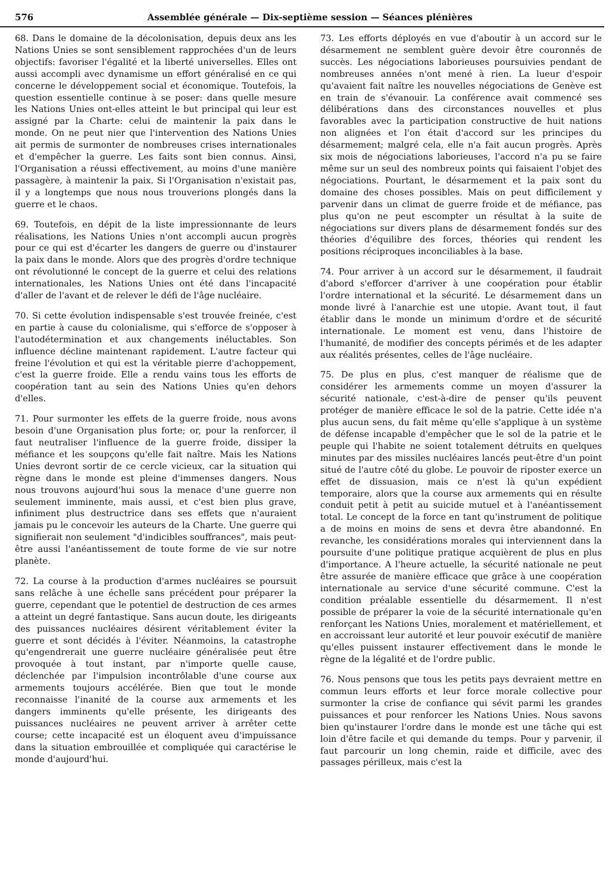576 Assemblée générale — Dix-septième session — Séances plénières
68. Dans le domaine de la décolonisation, depuis deux ans les Nations Unies se sont sensiblement rapprochées d'un de leurs objectifs: favoriser l'égalité et la liberté universelles. Elles ont aussi accompli avec dynamisme un effort généralisé en ce qui concerne le développement social et économique. Toutefois, la question essentielle continue à se poser: dans quelle mesure les Nations Unies ont-elles atteint le but principal qui leur est assigné par la Charte: celui de maintenir la paix dans le monde. On ne peut nier que l'intervention des Nations Unies ait permis de surmonter de nombreuses crises internationales et d'empêcher la guerre. Les faits sont bien connus. Ainsi, l'Organisation a réussi effectivement, au moins d'une manière passagère, à maintenir la paix. Si l'Organisation n'existait pas, il y a longtemps que nous nous trouverions plongés dans la guerre et le chaos.
69. Toutefois, en dépit de la liste impressionnante de leurs réalisations, les Nations Unies n'ont accompli aucun progrès pour ce qui est d'écarter les dangers de guerre ou d'instaurer la paix dans le monde. Alors que des progrès d'ordre technique ont révolutionné le concept de la guerre et celui des relations internationales, les Nations Unies ont été dans l'incapacité d'aller de l'avant et de relever le défi de l'âge nucléaire.
70. Si cette évolution indispensable s'est trouvée freinée, c'est en partie à cause du colonialisme, qui s'efforce de s'opposer à l'autodétermination et aux changements inéluctables. Son influence décline maintenant rapidement. L'autre facteur qui freine l'évolution et qui est la véritable pierre d'achoppement, c'est la guerre froide. Elle a rendu vains tous les efforts de coopération tant au sein des Nations Unies qu'en dehors d'elles.
71. Pour surmonter les effets de la guerre froide, nous avons besoin d'une Organisation plus forte; or, pour la renforcer, il faut neutraliser l'influence de la guerre froide, dissiper la méfiance et les soupçons qu'elle fait naître. Mais les Nations Unies devront sortir de ce cercle vicieux, car la situation qui règne dans le monde est pleine d'immenses dangers. Nous nous trouvons aujourd'hui sous la menace d'une guerre non seulement imminente, mais aussi, et c'est bien plus grave, infiniment plus destructrice dans ses effets que n'auraient jamais pu le concevoir les auteurs de la Charte. Une guerre qui signifierait non seulement "d'indicibles souffrances", mais peut-être aussi l'anéantissement de toute forme de vie sur notre planète.
72. La course à la production d'armes nucléaires se poursuit sans relâche à une échelle sans précédent pour préparer la guerre, cependant que le potentiel de destruction de ces armes a atteint un degré fantastique. Sans aucun doute, les dirigeants des puissances nucléaires désirent véritablement éviter la guerre et sont décidés à l'éviter. Néanmoins, la catastrophe qu'engendrerait une guerre nucléaire généralisée peut être provoquée à tout instant, par n'importe quelle cause, déclenchée par l'impulsion incontrôlable d'une course aux armements toujours accélérée. Bien que tout le monde reconnaisse l'inanité de la course aux armements et les dangers imminents qu'elle présente, les dirigeants des puissances nucléaires ne peuvent arriver à arrêter cette course; cette incapacité est un éloquent aveu d'impuissance dans la situation embrouillée et compliquée qui caractérise le monde d'aujourd'hui.
73. Les efforts déployés en vue d'aboutir à un accord sur le désarmement ne semblent guère devoir être couronnés de succès. Les négociations laborieuses poursuivies pendant de nombreuses années n'ont mené à rien. La lueur d'espoir qu'avaient fait naître les nouvelles négociations de Genève est en train de s'évanouir. La conférence avait commencé ses délibérations dans des circonstances nouvelles et plus favorables avec la participation constructive de huit nations non alignées et l'on était d'accord sur les principes du désarmement; malgré cela, elle n'a fait aucun progrès. Après six mois de négociations laborieuses, l'accord n'a pu se faire même sur un seul des nombreux points qui faisaient l'objet des négociations. Pourtant, le désarmement et la paix sont du domaine des choses possibles. Mais on peut difficilement y parvenir dans un climat de guerre froide et de méfiance, pas plus qu'on ne peut escompter un résultat à la suite de négociations sur divers plans de désarmement fondés sur des théories d'équilibre des forces, théories qui rendent les positions réciproques inconciliables à la base.
74. Pour arriver à un accord sur le désarmement, il faudrait d'abord s'efforcer d'arriver à une coopération pour établir l'ordre international et la sécurité. Le désarmement dans un monde livré à l'anarchie est une utopie. Avant tout, il faut établir dans le monde un minimum d'ordre et de sécurité internationale. Le moment est venu, dans l'histoire de l'humanité, de modifier des concepts périmés et de les adapter aux réalités présentes, celles de l'âge nucléaire.
75. De plus en plus, c'est manquer de réalisme que de considérer les armements comme un moyen d'assurer la sécurité nationale, c'est-à-dire de penser qu'ils peuvent protéger de manière efficace le sol de la patrie. Cette idée n'a plus aucun sens, du fait même qu'elle s'applique à un système de défense incapable d'empêcher que le sol de la patrie et le peuple qui l'habite ne soient totalement détruits en quelques minutes par des missiles nucléaires lancés peut-être d'un point situé de l'autre côté du globe. Le pouvoir de riposter exerce un effet de dissuasion, mais ce n'est là qu'un expédient temporaire, alors que la course aux armements qui en résulte conduit petit à petit au suicide mutuel et à l'anéantissement total. Le concept de la force en tant qu'instrument de politique a de moins en moins de sens et devra être abandonné. En revanche, les considérations morales qui interviennent dans la poursuite d'une politique pratique acquièrent de plus en plus d'importance. A l'heure actuelle, la sécurité nationale ne peut être assurée de manière efficace que grâce à une coopération internationale au service d'une sécurité commune. C'est la condition préalable essentielle du désarmement. Il n'est possible de préparer la voie de la sécurité internationale qu'en renforçant les Nations Unies, moralement et matériellement, et en accroissant leur autorité et leur pouvoir exécutif de manière qu'elles puissent instaurer effectivement dans le monde le règne de la légalité et de l'ordre public.
76. Nous pensons que tous les petits pays devraient mettre en commun leurs efforts et leur force morale collective pour surmonter la crise de confiance qui sévit parmi les grandes puissances et pour renforcer les Nations Unies. Nous savons bien qu'instaurer l'ordre dans le monde est une tâche qui est loin d'être facile et qui demande du temps. Pour y parvenir, il faut parcourir un long chemin, raide et difficile, avec des passages périlleux, mais c'est la